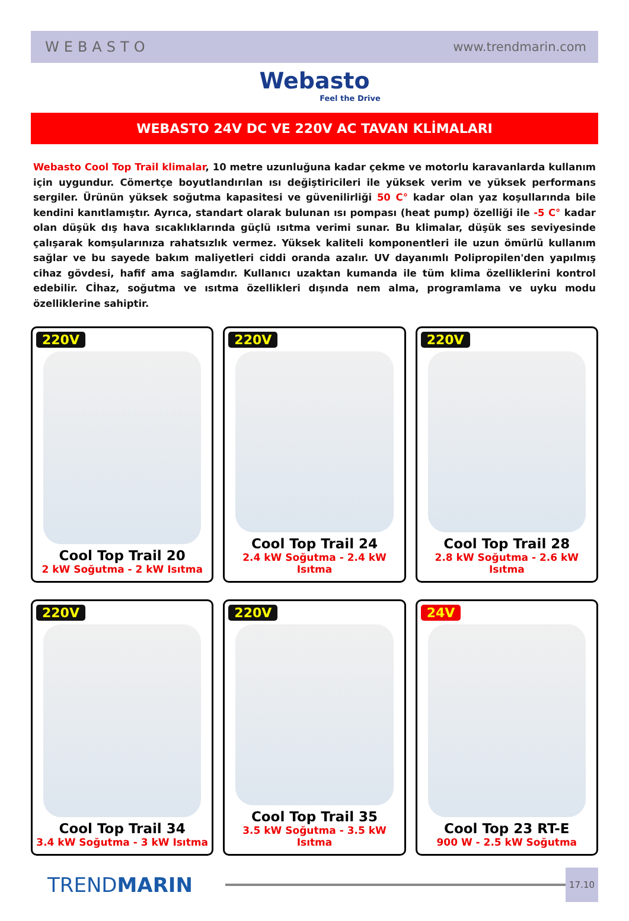WEBASTO www.trendmarin.com
Webasto
Feel the Drive
WEBASTO 24V DC VE 220V AC TAVAN KLİMALARI
Webasto Cool Top Trail klimalar, 10 metre uzunluğuna kadar çekme ve motorlu karavanlarda kullanım için uygundur. Cömertçe boyutlandırılan ısı değiştiricileri ile yüksek verim ve yüksek performans sergiler. Ürünün yüksek soğutma kapasitesi ve güvenilirliği 50 C° kadar olan yaz koşullarında bile kendini kanıtlamıştır. Ayrıca, standart olarak bulunan ısı pompası (heat pump) özelliği ile -5 C° kadar olan düşük dış hava sıcaklıklarında güçlü ısıtma verimi sunar. Bu klimalar, düşük ses seviyesinde çalışarak komşularınıza rahatsızlık vermez. Yüksek kaliteli komponentleri ile uzun ömürlü kullanım sağlar ve bu sayede bakım maliyetleri ciddi oranda azalır. UV dayanımlı Polipropilen'den yapılmış cihaz gövdesi, hafif ama sağlamdır. Kullanıcı uzaktan kumanda ile tüm klima özelliklerini kontrol edebilir. Cİhaz, soğutma ve ısıtma özellikleri dışında nem alma, programlama ve uyku modu özelliklerine sahiptir.
220V
Cool Top Trail 20
2 kW Soğutma - 2 kW Isıtma
220V
Cool Top Trail 24
2.4 kW Soğutma - 2.4 kW Isıtma
220V
Cool Top Trail 28
2.8 kW Soğutma - 2.6 kW Isıtma
220V
Cool Top Trail 34
3.4 kW Soğutma - 3 kW Isıtma
220V
Cool Top Trail 35
3.5 kW Soğutma - 3.5 kW Isıtma
24V
Cool Top 23 RT-E
900 W - 2.5 kW Soğutma
TRENDMARIN
17.10